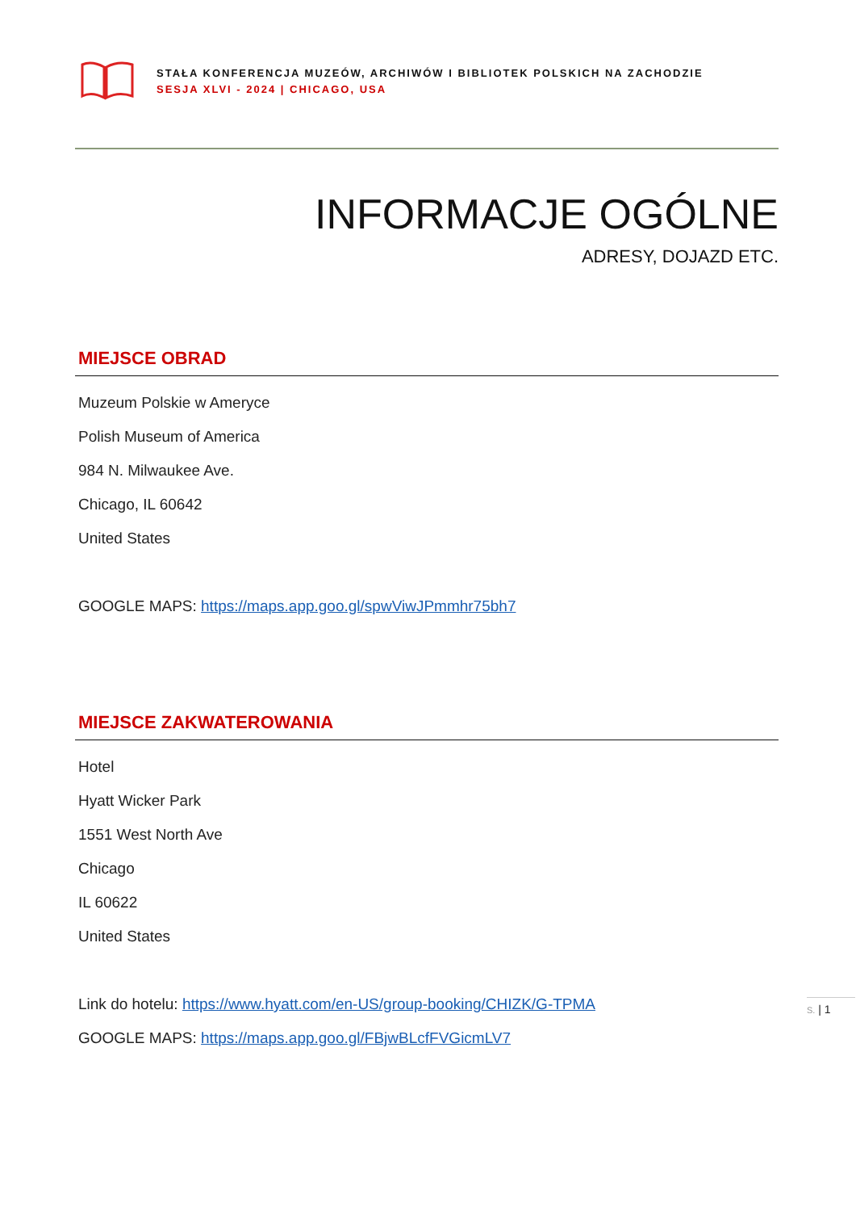STAŁA KONFERENCJA MUZEÓW, ARCHIWÓW I BIBLIOTEK POLSKICH NA ZACHODZIE
SESJA XLVI - 2024 | CHICAGO, USA
INFORMACJE OGÓLNE
ADRESY, DOJAZD ETC.
MIEJSCE OBRAD
Muzeum Polskie w Ameryce
Polish Museum of America
984 N. Milwaukee Ave.
Chicago, IL 60642
United States
GOOGLE MAPS: https://maps.app.goo.gl/spwViwJPmmhr75bh7
MIEJSCE ZAKWATEROWANIA
Hotel
Hyatt Wicker Park
1551 West North Ave
Chicago
IL 60622
United States
Link do hotelu: https://www.hyatt.com/en-US/group-booking/CHIZK/G-TPMA
GOOGLE MAPS: https://maps.app.goo.gl/FBjwBLcfFVGicmLV7
S. | 1